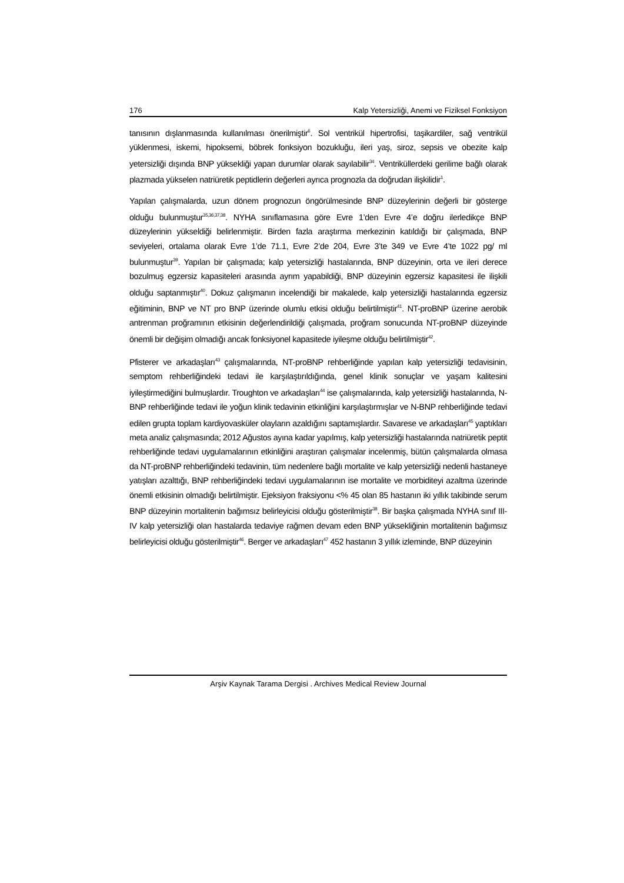176 Kalp Yetersizliği, Anemi ve Fiziksel Fonksiyon
tanısının dışlanmasında kullanılması önerilmiştir<sup>6</sup>. Sol ventrikül hipertrofisi, taşikardiler, sağ ventrikül yüklenmesi, iskemi, hipoksemi, böbrek fonksiyon bozukluğu, ileri yaş, siroz, sepsis ve obezite kalp yetersizliği dışında BNP yüksekliği yapan durumlar olarak sayılabilir<sup>34</sup>. Ventriküllerdeki gerilime bağlı olarak plazmada yükselen natriüretik peptidlerin değerleri ayrıca prognozla da doğrudan ilişkilidir<sup>1</sup>.
Yapılan çalışmalarda, uzun dönem prognozun öngörülmesinde BNP düzeylerinin değerli bir gösterge olduğu bulunmuştur<sup>35,36,37,38</sup>. NYHA sınıflamasına göre Evre 1’den Evre 4’e doğru ilerledikçe BNP düzeylerinin yükseldiği belirlenmiştir. Birden fazla araştırma merkezinin katıldığı bir çalışmada, BNP seviyeleri, ortalama olarak Evre 1’de 71.1, Evre 2’de 204, Evre 3’te 349 ve Evre 4’te 1022 pg/ ml bulunmuştur<sup>39</sup>. Yapılan bir çalışmada; kalp yetersizliği hastalarında, BNP düzeyinin, orta ve ileri derece bozulmuş egzersiz kapasiteleri arasında ayrım yapabildiği, BNP düzeyinin egzersiz kapasitesi ile ilişkili olduğu saptanmıştır<sup>40</sup>. Dokuz çalışmanın incelendiği bir makalede, kalp yetersizliği hastalarında egzersiz eğitiminin, BNP ve NT pro BNP üzerinde olumlu etkisi olduğu belirtilmiştir<sup>41</sup>. NT-proBNP üzerine aerobik antrenman proğramının etkisinin değerlendirildiği çalışmada, proğram sonucunda NT-proBNP düzeyinde önemli bir değişim olmadığı ancak fonksiyonel kapasitede iyileşme olduğu belirtilmiştir<sup>42</sup>.
Pfisterer ve arkadaşları<sup>43</sup> çalışmalarında, NT-proBNP rehberliğinde yapılan kalp yetersizliği tedavisinin, semptom rehberliğindeki tedavi ile karşılaştırıldığında, genel klinik sonuçlar ve yaşam kalitesini iyileştirmediğini bulmuşlardır. Troughton ve arkadaşları<sup>44</sup> ise çalışmalarında, kalp yetersizliği hastalarında, N-BNP rehberliğinde tedavi ile yoğun klinik tedavinin etkinliğini karşılaştırmışlar ve N-BNP rehberliğinde tedavi edilen grupta toplam kardiyovasküler olayların azaldığını saptamışlardır. Savarese ve arkadaşları<sup>45</sup> yaptıkları meta analiz çalışmasında; 2012 Ağustos ayına kadar yapılmış, kalp yetersizliği hastalarında natriüretik peptit rehberliğinde tedavi uygulamalarının etkinliğini araştıran çalışmalar incelenmiş, bütün çalışmalarda olmasa da NT-proBNP rehberliğindeki tedavinin, tüm nedenlere bağlı mortalite ve kalp yetersizliği nedenli hastaneye yatışları azalttığı, BNP rehberliğindeki tedavi uygulamalarının ise mortalite ve morbiditeyi azaltma üzerinde önemli etkisinin olmadığı belirtilmiştir. Ejeksiyon fraksiyonu <% 45 olan 85 hastanın iki yıllık takibinde serum BNP düzeyinin mortalitenin bağımsız belirleyicisi olduğu gösterilmiştir<sup>38</sup>. Bir başka çalışmada NYHA sınıf III-IV kalp yetersizliği olan hastalarda tedaviye rağmen devam eden BNP yüksekliğinin mortalitenin bağımsız belirleyicisi olduğu gösterilmiştir<sup>46</sup>. Berger ve arkadaşları<sup>47</sup> 452 hastanın 3 yıllık izleminde, BNP düzeyinin
Arşiv Kaynak Tarama Dergisi . Archives Medical Review Journal